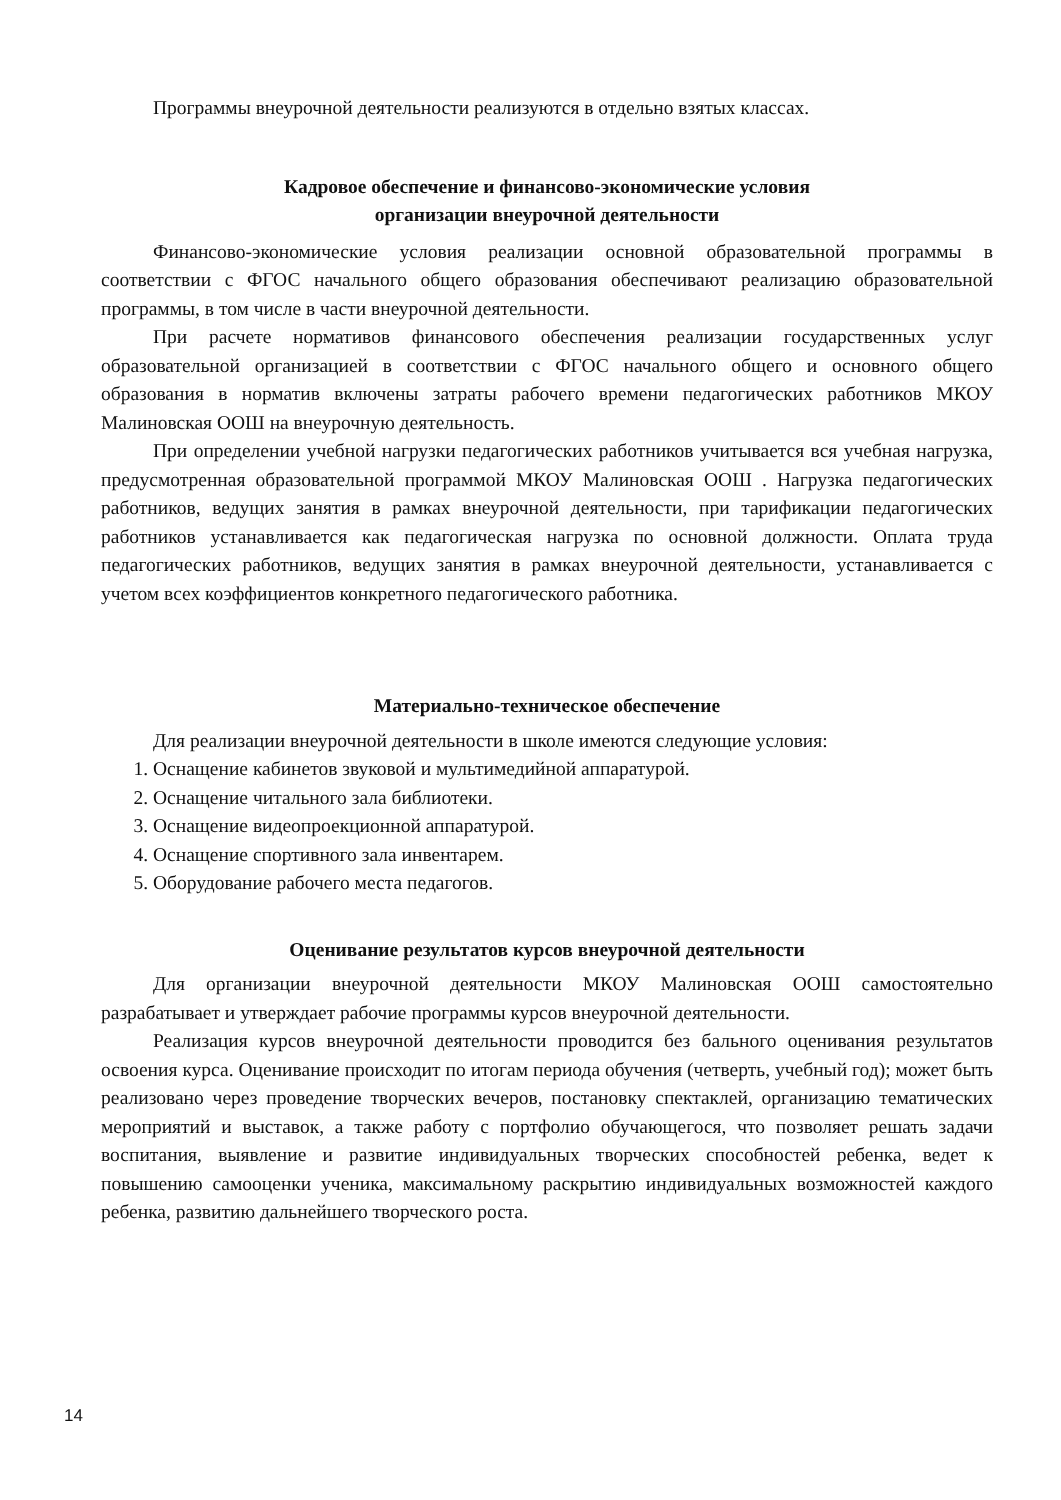Программы внеурочной деятельности реализуются в отдельно взятых классах.
Кадровое обеспечение и финансово-экономические условия
организации внеурочной деятельности
Финансово-экономические условия реализации основной образовательной программы в соответствии с ФГОС начального общего образования обеспечивают реализацию образовательной программы, в том числе в части внеурочной деятельности.
При расчете нормативов финансового обеспечения реализации государственных услуг образовательной организацией в соответствии с ФГОС начального общего и основного общего образования в норматив включены затраты рабочего времени педагогических работников МКОУ Малиновская ООШ на внеурочную деятельность.
При определении учебной нагрузки педагогических работников учитывается вся учебная нагрузка, предусмотренная образовательной программой МКОУ Малиновская ООШ . Нагрузка педагогических работников, ведущих занятия в рамках внеурочной деятельности, при тарификации педагогических работников устанавливается как педагогическая нагрузка по основной должности. Оплата труда педагогических работников, ведущих занятия в рамках внеурочной деятельности, устанавливается с учетом всех коэффициентов конкретного педагогического работника.
Материально-техническое обеспечение
Для реализации внеурочной деятельности в школе имеются следующие условия:
1. Оснащение кабинетов звуковой и мультимедийной аппаратурой.
2. Оснащение читального зала библиотеки.
3. Оснащение видеопроекционной аппаратурой.
4. Оснащение спортивного зала инвентарем.
5. Оборудование рабочего места педагогов.
Оценивание результатов курсов внеурочной деятельности
Для организации внеурочной деятельности МКОУ Малиновская ООШ самостоятельно разрабатывает и утверждает рабочие программы курсов внеурочной деятельности.
Реализация курсов внеурочной деятельности проводится без бального оценивания результатов освоения курса. Оценивание происходит по итогам периода обучения (четверть, учебный год); может быть реализовано через проведение творческих вечеров, постановку спектаклей, организацию тематических мероприятий и выставок, а также работу с портфолио обучающегося, что позволяет решать задачи воспитания, выявление и развитие индивидуальных творческих способностей ребенка, ведет к повышению самооценки ученика, максимальному раскрытию индивидуальных возможностей каждого ребенка, развитию дальнейшего творческого роста.
14